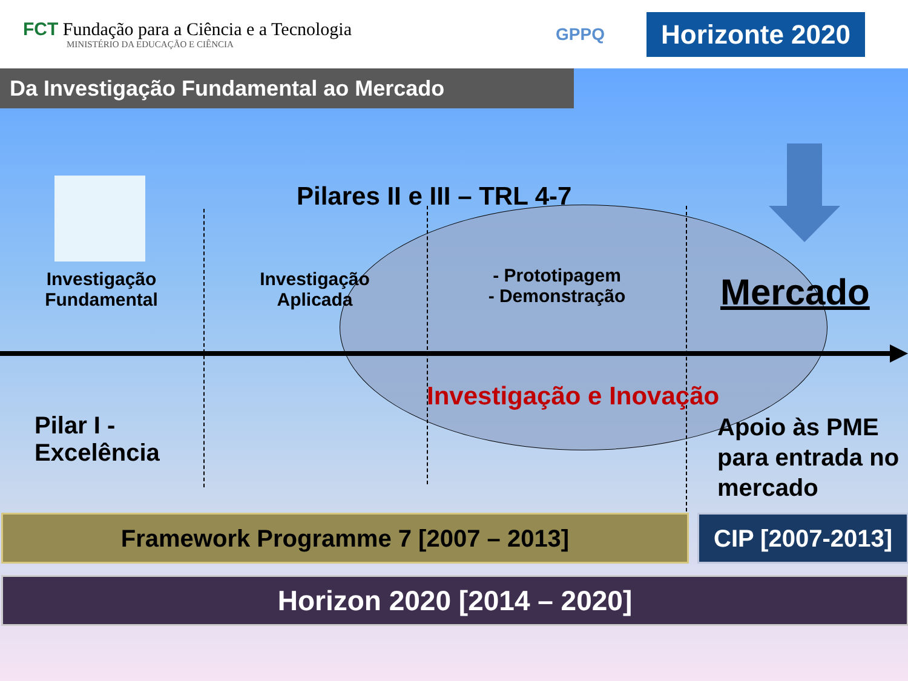FCT Fundação para a Ciência e a Tecnologia
MINISTÉRIO DA EDUCAÇÃO E CIÊNCIA
GPPQ
Horizonte 2020
Da Investigação Fundamental ao Mercado
Pilares II e III – TRL 4-7
Investigação Fundamental
Investigação Aplicada
- Prototipagem
- Demonstração
Mercado
Investigação e Inovação
Pilar I -
Excelência
Apoio às PME para entrada no mercado
Framework Programme 7 [2007 – 2013]
CIP [2007-2013]
Horizon 2020 [2014 – 2020]